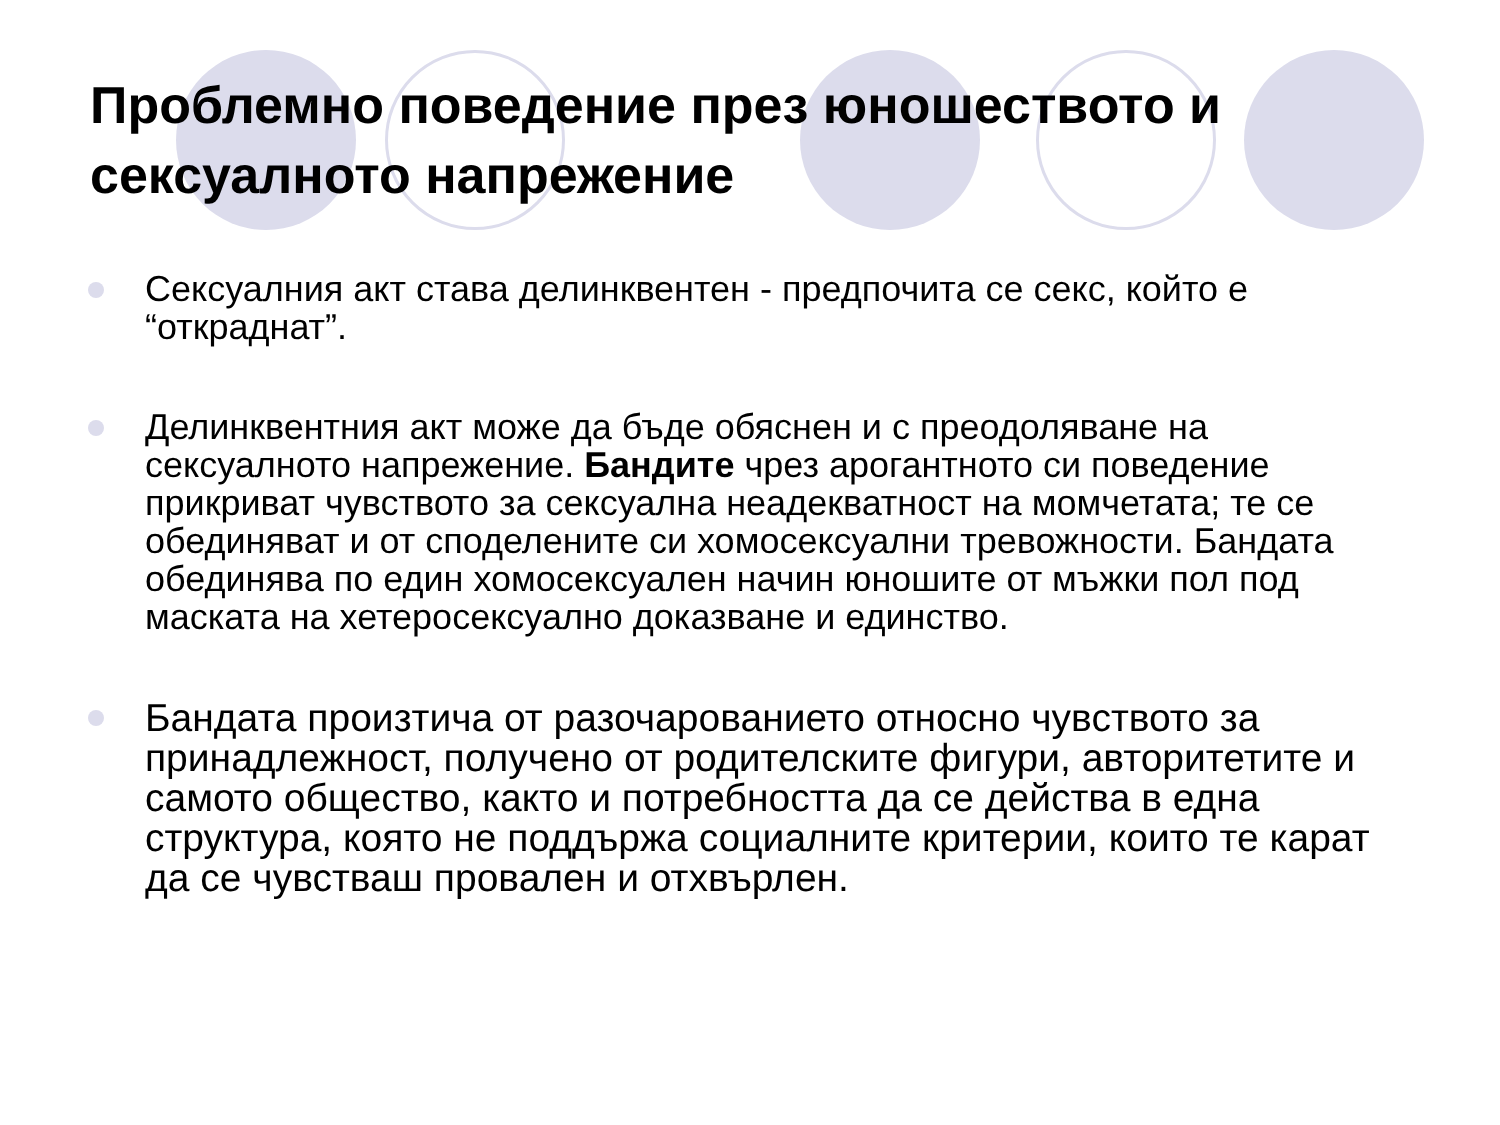Проблемно поведение през юношеството и сексуалното напрежение
Сексуалния акт става делинквентен - предпочита се секс, който е “откраднат”.
Делинквентния акт може да бъде обяснен и с преодоляване на сексуалното напрежение. Бандите чрез арогантното си поведение прикриват чувството за сексуална неадекватност на момчетата; те се обединяват и от споделените си хомосексуални тревожности. Бандата обединява по един хомосексуален начин юношите от мъжки пол под маската на хетеросексуално доказване и единство.
Бандата произтича от разочарованието относно чувството за принадлежност, получено от родителските фигури, авторитетите и самото общество, както и потребността да се действа в една структура, която не поддържа социалните критерии, които те карат да се чувстваш провален и отхвърлен.